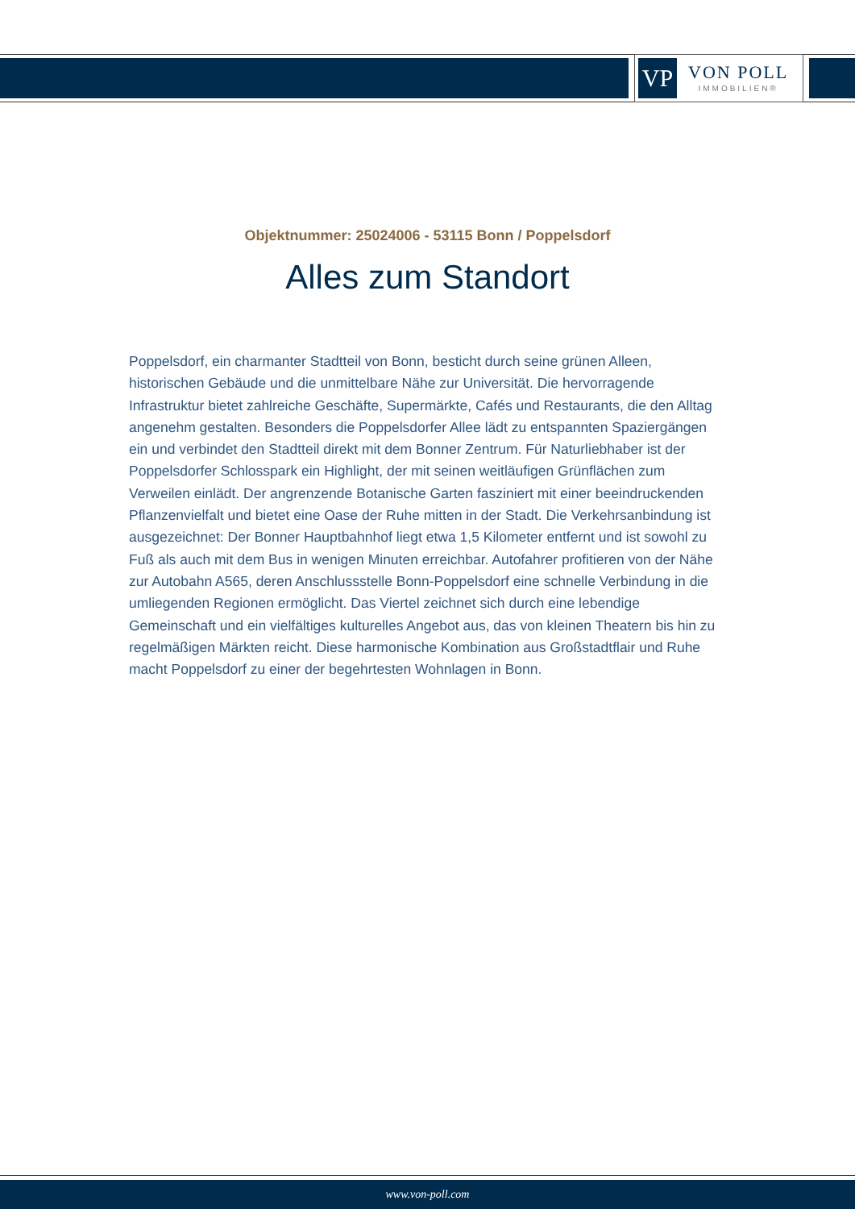VP
VON POLL
IMMOBILIEN®
Objektnummer: 25024006 - 53115 Bonn / Poppelsdorf
Alles zum Standort
Poppelsdorf, ein charmanter Stadtteil von Bonn, besticht durch seine grünen Alleen, historischen Gebäude und die unmittelbare Nähe zur Universität. Die hervorragende Infrastruktur bietet zahlreiche Geschäfte, Supermärkte, Cafés und Restaurants, die den Alltag angenehm gestalten. Besonders die Poppelsdorfer Allee lädt zu entspannten Spaziergängen ein und verbindet den Stadtteil direkt mit dem Bonner Zentrum. Für Naturliebhaber ist der Poppelsdorfer Schlosspark ein Highlight, der mit seinen weitläufigen Grünflächen zum Verweilen einlädt. Der angrenzende Botanische Garten fasziniert mit einer beeindruckenden Pflanzenvielfalt und bietet eine Oase der Ruhe mitten in der Stadt. Die Verkehrsanbindung ist ausgezeichnet: Der Bonner Hauptbahnhof liegt etwa 1,5 Kilometer entfernt und ist sowohl zu Fuß als auch mit dem Bus in wenigen Minuten erreichbar. Autofahrer profitieren von der Nähe zur Autobahn A565, deren Anschlussstelle Bonn-Poppelsdorf eine schnelle Verbindung in die umliegenden Regionen ermöglicht. Das Viertel zeichnet sich durch eine lebendige Gemeinschaft und ein vielfältiges kulturelles Angebot aus, das von kleinen Theatern bis hin zu regelmäßigen Märkten reicht. Diese harmonische Kombination aus Großstadtflair und Ruhe macht Poppelsdorf zu einer der begehrtesten Wohnlagen in Bonn.
www.von-poll.com